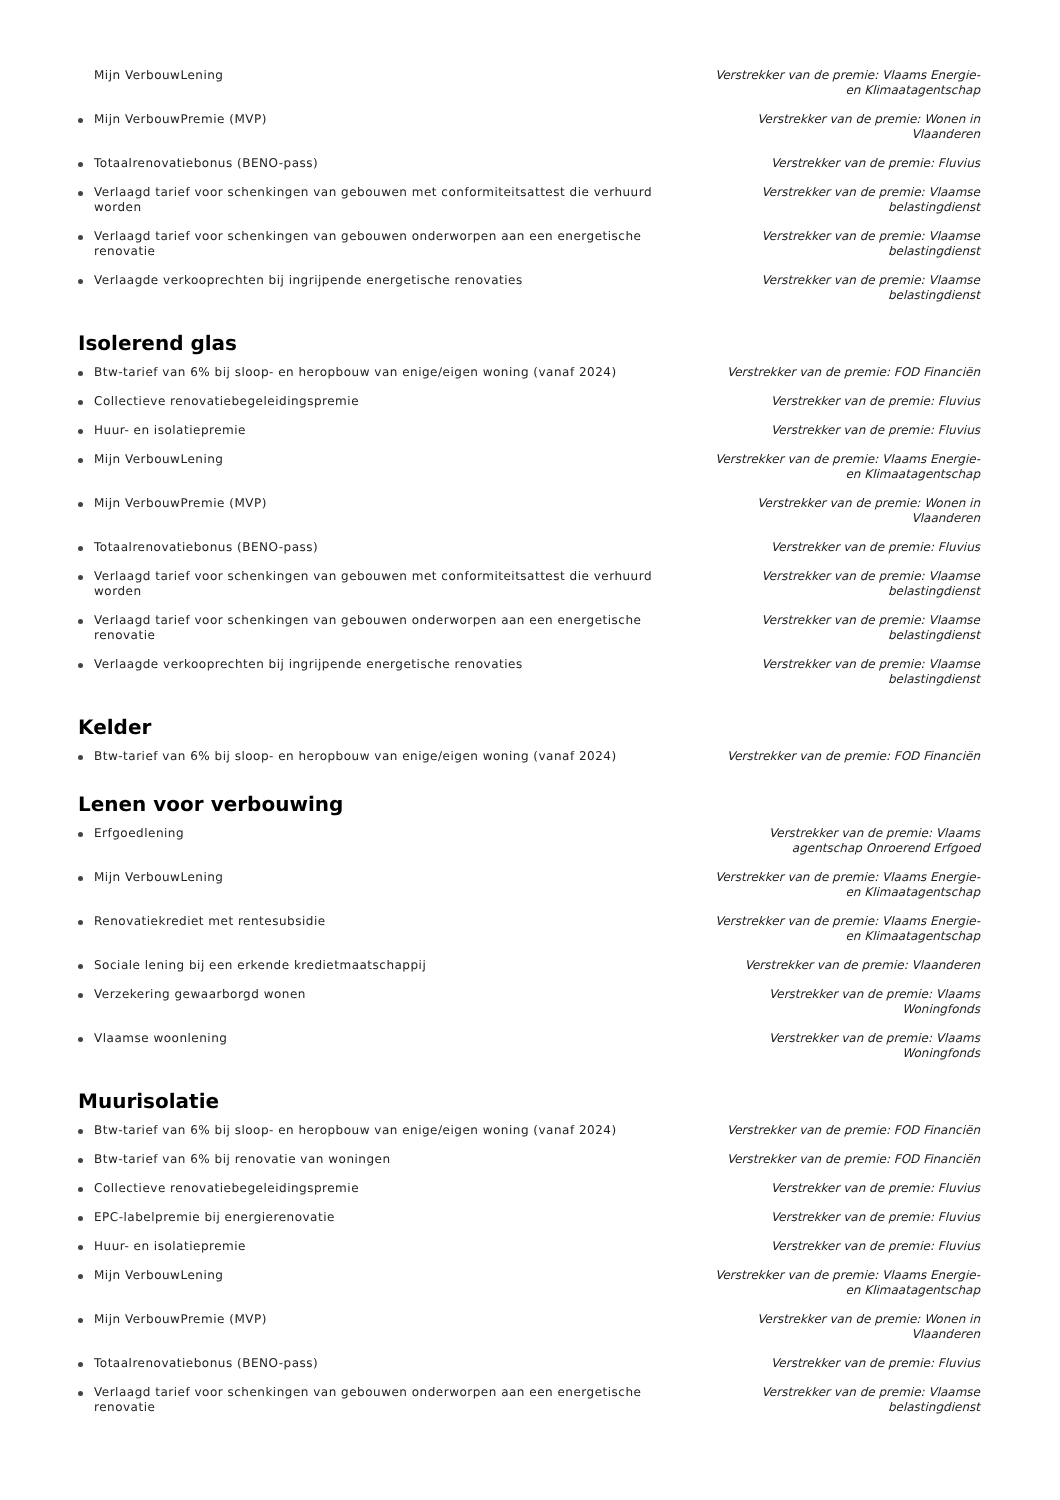Mijn VerbouwLening Verstrekker van de premie: Vlaams Energie- en Klimaatagentschap
Mijn VerbouwPremie (MVP) Verstrekker van de premie: Wonen in Vlaanderen
Totaalrenovatiebonus (BENO-pass) Verstrekker van de premie: Fluvius
Verlaagd tarief voor schenkingen van gebouwen met conformiteitsattest die verhuurd worden
Verstrekker van de premie: Vlaamse belastingdienst
Verlaagd tarief voor schenkingen van gebouwen onderworpen aan een energetische renovatie
Verstrekker van de premie: Vlaamse belastingdienst
Verlaagde verkooprechten bij ingrijpende energetische renovaties Verstrekker van de premie: Vlaamse belastingdienst
Isolerend glas
Btw-tarief van 6% bij sloop- en heropbouw van enige/eigen woning (vanaf 2024) Verstrekker van de premie: FOD Financiën
Collectieve renovatiebegeleidingspremie Verstrekker van de premie: Fluvius
Huur- en isolatiepremie Verstrekker van de premie: Fluvius
Mijn VerbouwLening Verstrekker van de premie: Vlaams Energie- en Klimaatagentschap
Mijn VerbouwPremie (MVP) Verstrekker van de premie: Wonen in Vlaanderen
Totaalrenovatiebonus (BENO-pass) Verstrekker van de premie: Fluvius
Verlaagd tarief voor schenkingen van gebouwen met conformiteitsattest die verhuurd worden
Verstrekker van de premie: Vlaamse belastingdienst
Verlaagd tarief voor schenkingen van gebouwen onderworpen aan een energetische renovatie
Verstrekker van de premie: Vlaamse belastingdienst
Verlaagde verkooprechten bij ingrijpende energetische renovaties Verstrekker van de premie: Vlaamse belastingdienst
Kelder
Btw-tarief van 6% bij sloop- en heropbouw van enige/eigen woning (vanaf 2024) Verstrekker van de premie: FOD Financiën
Lenen voor verbouwing
Erfgoedlening Verstrekker van de premie: Vlaams agentschap Onroerend Erfgoed
Mijn VerbouwLening Verstrekker van de premie: Vlaams Energie- en Klimaatagentschap
Renovatiekrediet met rentesubsidie Verstrekker van de premie: Vlaams Energie- en Klimaatagentschap
Sociale lening bij een erkende kredietmaatschappij Verstrekker van de premie: Vlaanderen
Verzekering gewaarborgd wonen Verstrekker van de premie: Vlaams Woningfonds
Vlaamse woonlening Verstrekker van de premie: Vlaams Woningfonds
Muurisolatie
Btw-tarief van 6% bij sloop- en heropbouw van enige/eigen woning (vanaf 2024) Verstrekker van de premie: FOD Financiën
Btw-tarief van 6% bij renovatie van woningen Verstrekker van de premie: FOD Financiën
Collectieve renovatiebegeleidingspremie Verstrekker van de premie: Fluvius
EPC-labelpremie bij energierenovatie Verstrekker van de premie: Fluvius
Huur- en isolatiepremie Verstrekker van de premie: Fluvius
Mijn VerbouwLening Verstrekker van de premie: Vlaams Energie- en Klimaatagentschap
Mijn VerbouwPremie (MVP) Verstrekker van de premie: Wonen in Vlaanderen
Totaalrenovatiebonus (BENO-pass) Verstrekker van de premie: Fluvius
Verlaagd tarief voor schenkingen van gebouwen onderworpen aan een energetische renovatie
Verstrekker van de premie: Vlaamse belastingdienst